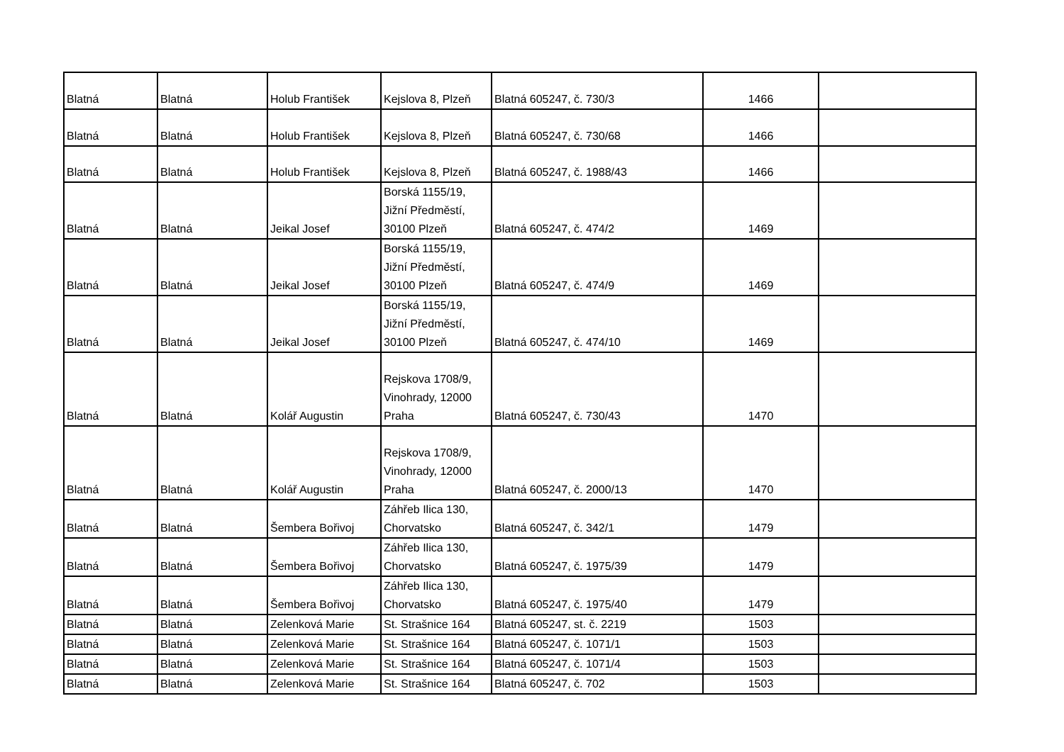| Blatná | Blatná | Holub František | Kejslova 8, Plzeň | Blatná 605247, č. 730/3 | 1466 | |
| Blatná | Blatná | Holub František | Kejslova 8, Plzeň | Blatná 605247, č. 730/68 | 1466 | |
| Blatná | Blatná | Holub František | Kejslova 8, Plzeň | Blatná 605247, č. 1988/43 | 1466 | |
| Blatná | Blatná | Jeikal Josef | Borská 1155/19, Jižní Předměstí, 30100 Plzeň | Blatná 605247, č. 474/2 | 1469 | |
| Blatná | Blatná | Jeikal Josef | Borská 1155/19, Jižní Předměstí, 30100 Plzeň | Blatná 605247, č. 474/9 | 1469 | |
| Blatná | Blatná | Jeikal Josef | Borská 1155/19, Jižní Předměstí, 30100 Plzeň | Blatná 605247, č. 474/10 | 1469 | |
| Blatná | Blatná | Kolář Augustin | Rejskova 1708/9, Vinohrady, 12000 Praha | Blatná 605247, č. 730/43 | 1470 | |
| Blatná | Blatná | Kolář Augustin | Rejskova 1708/9, Vinohrady, 12000 Praha | Blatná 605247, č. 2000/13 | 1470 | |
| Blatná | Blatná | Šembera Bořivoj | Záhřeb Ilica 130, Chorvatsko | Blatná 605247, č. 342/1 | 1479 | |
| Blatná | Blatná | Šembera Bořivoj | Záhřeb Ilica 130, Chorvatsko | Blatná 605247, č. 1975/39 | 1479 | |
| Blatná | Blatná | Šembera Bořivoj | Záhřeb Ilica 130, Chorvatsko | Blatná 605247, č. 1975/40 | 1479 | |
| Blatná | Blatná | Zelenková Marie | St. Strašnice 164 | Blatná 605247, st. č. 2219 | 1503 | |
| Blatná | Blatná | Zelenková Marie | St. Strašnice 164 | Blatná 605247, č. 1071/1 | 1503 | |
| Blatná | Blatná | Zelenková Marie | St. Strašnice 164 | Blatná 605247, č. 1071/4 | 1503 | |
| Blatná | Blatná | Zelenková Marie | St. Strašnice 164 | Blatná 605247, č. 702 | 1503 | |